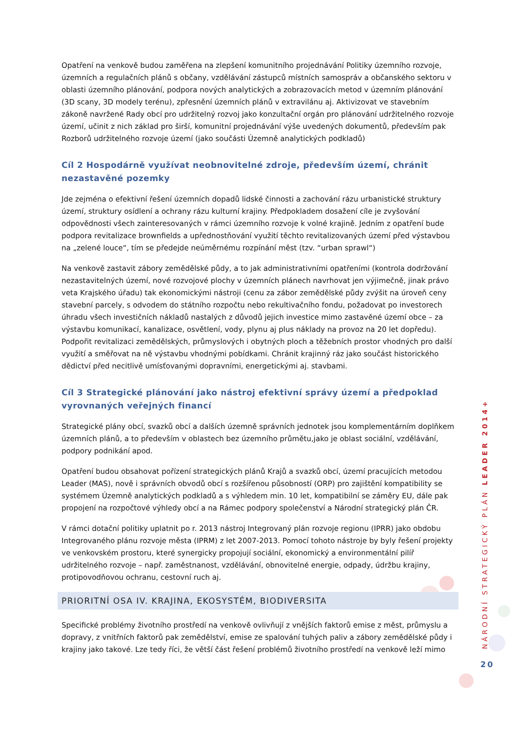Opatření na venkově budou zaměřena na zlepšení komunitního projednávání Politiky územního rozvoje, územních a regulačních plánů s občany, vzdělávání zástupců místních samospráv a občanského sektoru v oblasti územního plánování, podpora nových analytických a zobrazovacích metod v územním plánování (3D scany, 3D modely terénu), zpřesnění územních plánů v extravilánu aj. Aktivizovat ve stavebním zákoně navržené Rady obcí pro udržitelný rozvoj jako konzultační orgán pro plánování udržitelného rozvoje území, učinit z nich základ pro širší, komunitní projednávání výše uvedených dokumentů, především pak Rozborů udržitelného rozvoje území (jako součásti Územně analytických podkladů)
Cíl 2 Hospodárně využívat neobnovitelné zdroje, především území, chránit nezastavěné pozemky
Jde zejména o efektivní řešení územních dopadů lidské činnosti a zachování rázu urbanistické struktury území, struktury osídlení a ochrany rázu kulturní krajiny. Předpokladem dosažení cíle je zvyšování odpovědnosti všech zainteresovaných v rámci územního rozvoje k volné krajině. Jedním z opatření bude podpora revitalizace brownfields a upřednostňování využití těchto revitalizovaných území před výstavbou na „zelené louce“, tím se předejde neúměrnému rozpínání měst (tzv. “urban sprawl“)
Na venkově zastavit zábory zemědělské půdy, a to jak administrativními opatřeními (kontrola dodržování nezastavitelných území, nové rozvojové plochy v územních plánech navrhovat jen výjimečně, jinak právo veta Krajského úřadu) tak ekonomickými nástroji (cenu za zábor zemědělské půdy zvýšit na úroveň ceny stavební parcely, s odvodem do státního rozpočtu nebo rekultivačního fondu, požadovat po investorech úhradu všech investičních nákladů nastalých z důvodů jejich investice mimo zastavěné území obce – za výstavbu komunikací, kanalizace, osvětlení, vody, plynu aj plus náklady na provoz na 20 let dopředu). Podpořit revitalizaci zemědělských, průmyslových i obytných ploch a těžebních prostor vhodných pro další využití a směřovat na ně výstavbu vhodnými pobídkami. Chránit krajinný ráz jako součást historického dědictví před necitlivě umísťovanými dopravními, energetickými aj. stavbami.
Cíl 3 Strategické plánování jako nástroj efektivní správy území a předpoklad vyrovnaných veřejných financí
Strategické plány obcí, svazků obcí a dalších územně správních jednotek jsou komplementárním doplňkem územních plánů, a to především v oblastech bez územního průmětu,jako je oblast sociální, vzdělávání, podpory podnikání apod.
Opatření budou obsahovat pořízení strategických plánů Krajů a svazků obcí, území pracujících metodou Leader (MAS), nově i správních obvodů obcí s rozšířenou působností (ORP) pro zajištění kompatibility se systémem Územně analytických podkladů a s výhledem min. 10 let, kompatibilní se záměry EU, dále pak propojení na rozpočtové výhledy obcí a na Rámec podpory společenství a Národní strategický plán ČR.
V rámci dotační politiky uplatnit po r. 2013 nástroj Integrovaný plán rozvoje regionu (IPRR) jako obdobu Integrovaného plánu rozvoje města (IPRM) z let 2007-2013. Pomocí tohoto nástroje by byly řešení projekty ve venkovském prostoru, které synergicky propojují sociální, ekonomický a environmentální pilíř udržitelného rozvoje – např. zaměstnanost, vzdělávání, obnovitelné energie, odpady, údržbu krajiny, protipovodňovou ochranu, cestovní ruch aj.
PRIORITNÍ OSA IV. KRAJINA, EKOSYSTÉM, BIODIVERSITA
Specifické problémy životního prostředí na venkově ovlivňují z vnějších faktorů emise z měst, průmyslu a dopravy, z vnitřních faktorů pak zemědělství, emise ze spalování tuhých paliv a zábory zemědělské půdy i krajiny jako takové. Lze tedy říci, že větší část řešení problémů životního prostředí na venkově leží mimo
NÁRODNÍ STRATEGICKÝ PLÁN LEADER 2014+
20